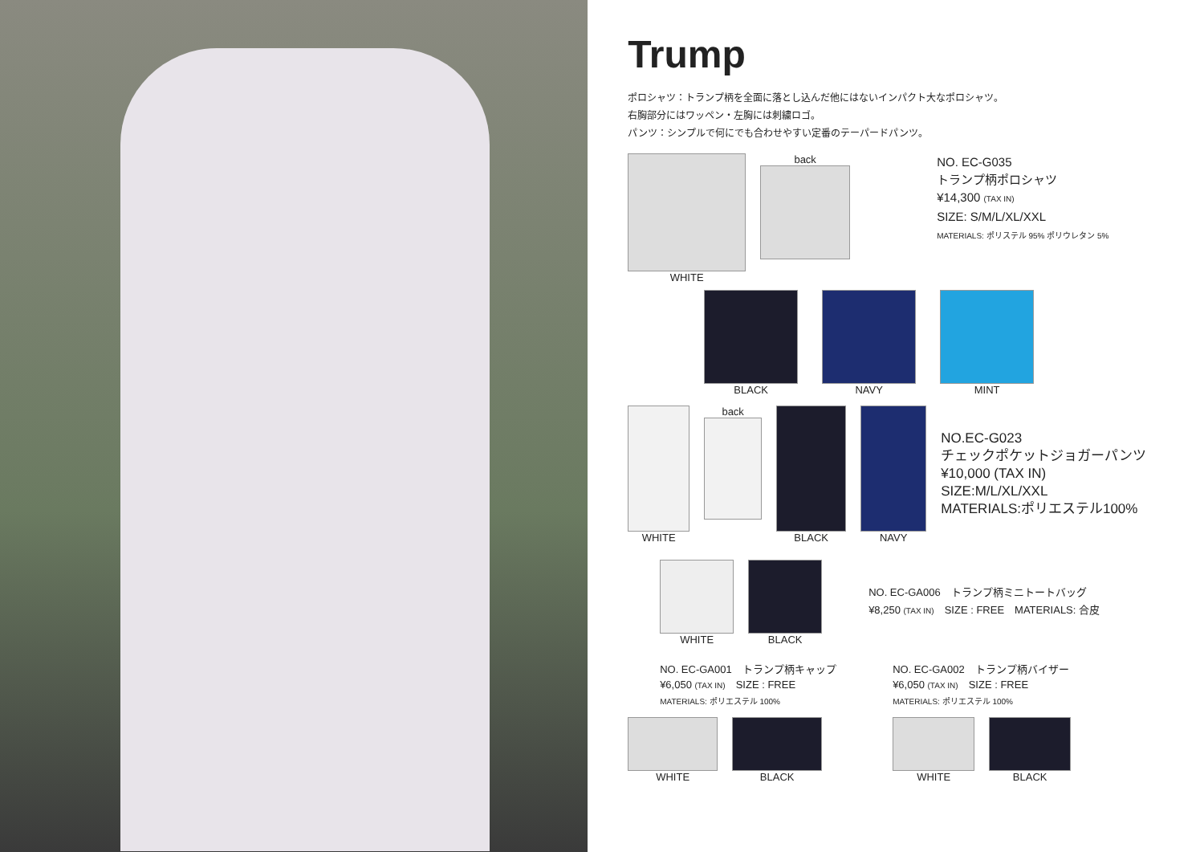Trump
ポロシャツ：トランプ柄を全面に落とし込んだ他にはないインパクト大なポロシャツ。
右胸部分にはワッペン・左胸には刺繍ロゴ。
パンツ：シンプルで何にでも合わせやすい定番のテーパードパンツ。
WHITE back
NO. EC-G035
トランプ柄ポロシャツ
¥14,300 (TAX IN)
SIZE: S/M/L/XL/XXL
MATERIALS: ポリステル 95% ポリウレタン 5%
BLACK NAVY MINT
WHITE back BLACK NAVY
NO.EC-G023
チェックポケットジョガーパンツ
¥10,000 (TAX IN)
SIZE:M/L/XL/XXL
MATERIALS:ポリエステル100%
WHITE BLACK
NO. EC-GA006　トランプ柄ミニトートバッグ
¥8,250 (TAX IN)　SIZE : FREE　MATERIALS: 合皮
NO. EC-GA001　トランプ柄キャップ
¥6,050 (TAX IN)　SIZE : FREE
MATERIALS: ポリエステル 100%
WHITE BLACK
NO. EC-GA002　トランプ柄バイザー
¥6,050 (TAX IN)　SIZE : FREE
MATERIALS: ポリエステル 100%
WHITE BLACK